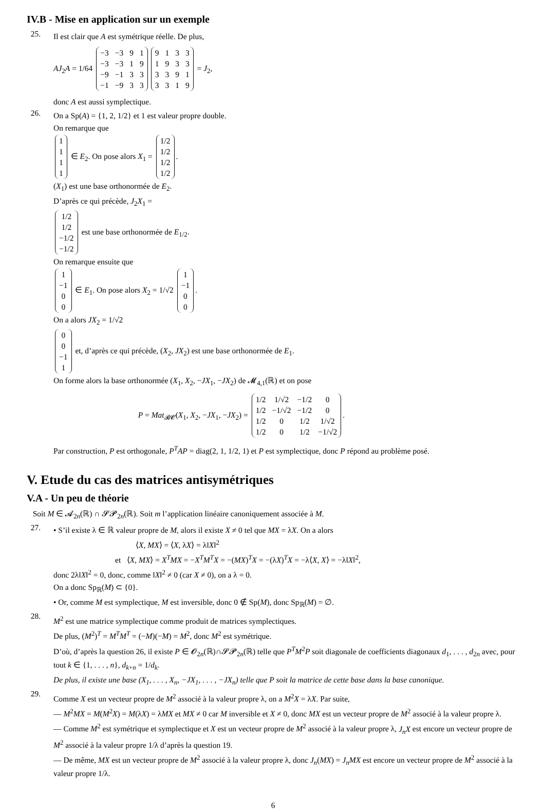IV.B - Mise en application sur un exemple
25.
Il est clair que A est symétrique réelle. De plus,
AJ<sub>2</sub>A = 1/64
| −3 | −3 | 9 | 1 |
| −3 | −3 | 1 | 9 |
| −9 | −1 | 3 | 3 |
| −1 | −9 | 3 | 3 |
| 9 | 1 | 3 | 3 |
| 1 | 9 | 3 | 3 |
| 3 | 3 | 9 | 1 |
| 3 | 3 | 1 | 9 |
= J<sub>2</sub>,
donc A est aussi symplectique.
26.
On a Sp(A) = {1, 2, 1/2} et 1 est valeur propre double.
On remarque que
| 1 |
| 1 |
| 1 |
| 1 |
∈ E<sub>2</sub>. On pose alors X<sub>1</sub> =
| 1/2 |
| 1/2 |
| 1/2 |
| 1/2 |
.
(X<sub>1</sub>) est une base orthonormée de E<sub>2</sub>.
D’après ce qui précède, J<sub>2</sub>X<sub>1</sub> =
| 1/2 |
| 1/2 |
| −1/2 |
| −1/2 |
est une base orthonormée de E<sub>1/2</sub>.
On remarque ensuite que
| 1 |
| −1 |
| 0 |
| 0 |
∈ E<sub>1</sub>. On pose alors X<sub>2</sub> = 1/√2
| 1 |
| −1 |
| 0 |
| 0 |
.
On a alors JX<sub>2</sub> = 1/√2
| 0 |
| 0 |
| −1 |
| 1 |
et, d’après ce qui précède, (X<sub>2</sub>, JX<sub>2</sub>) est une base orthonormée de E<sub>1</sub>.
On forme alors la base orthonormée (X<sub>1</sub>, X<sub>2</sub>, −JX<sub>1</sub>, −JX<sub>2</sub>) de 𝓜<sub>4,1</sub>(ℝ) et on pose
P = Mat<sub>𝓑𝓒</sub>(X<sub>1</sub>, X<sub>2</sub>, −JX<sub>1</sub>, −JX<sub>2</sub>) =
| 1/2 | 1/√2 | −1/2 | 0 |
| 1/2 | −1/√2 | −1/2 | 0 |
| 1/2 | 0 | 1/2 | 1/√2 |
| 1/2 | 0 | 1/2 | −1/√2 |
.
Par construction, P est orthogonale, P<sup>T</sup>AP = diag(2, 1, 1/2, 1) et P est symplectique, donc P répond au problème posé.
V. Etude du cas des matrices antisymétriques
V.A - Un peu de théorie
Soit M ∈ 𝓐<sub>2n</sub>(ℝ) ∩ 𝓢𝓟<sub>2n</sub>(ℝ). Soit m l’application linéaire canoniquement associée à M.
27.
• S’il existe λ ∈ ℝ valeur propre de M, alors il existe X ≠ 0 tel que MX = λX. On a alors
⟨X, MX⟩ = ⟨X, λX⟩ = λ‖X‖<sup>2</sup>
et ⟨X, MX⟩ = X<sup>T</sup>MX = −X<sup>T</sup>M<sup>T</sup>X = −(MX)<sup>T</sup>X = −(λX)<sup>T</sup>X = −λ⟨X, X⟩ = −λ‖X‖<sup>2</sup>,
donc 2λ‖X‖<sup>2</sup> = 0, donc, comme ‖X‖<sup>2</sup> ≠ 0 (car X ≠ 0), on a λ = 0.
On a donc Sp<sub>ℝ</sub>(M) ⊂ {0}.
• Or, comme M est symplectique, M est inversible, donc 0 ∉ Sp(M), donc Sp<sub>ℝ</sub>(M) = ∅.
28.
M<sup>2</sup> est une matrice symplectique comme produit de matrices symplectiques.
De plus, (M<sup>2</sup>)<sup>T</sup> = M<sup>T</sup>M<sup>T</sup> = (−M)(−M) = M<sup>2</sup>, donc M<sup>2</sup> est symétrique.
D’où, d’après la question 26, il existe P ∈ 𝓞<sub>2n</sub>(ℝ)∩𝓢𝓟<sub>2n</sub>(ℝ) telle que P<sup>T</sup>M<sup>2</sup>P soit diagonale de coefficients diagonaux d<sub>1</sub>, . . . , d<sub>2n</sub> avec, pour tout k ∈ {1, . . . , n}, d<sub>k+n</sub> = 1/d<sub>k</sub>.
De plus, il existe une base (X<sub>1</sub>, . . . , X<sub>n</sub>, −JX<sub>1</sub>, . . . , −JX<sub>n</sub>) telle que P soit la matrice de cette base dans la base canonique.
29.
Comme X est un vecteur propre de M<sup>2</sup> associé à la valeur propre λ, on a M<sup>2</sup>X = λX. Par suite,
— M<sup>2</sup>MX = M(M<sup>2</sup>X) = M(λX) = λMX et MX ≠ 0 car M inversible et X ≠ 0, donc MX est un vecteur propre de M<sup>2</sup> associé à la valeur propre λ.
— Comme M<sup>2</sup> est symétrique et symplectique et X est un vecteur propre de M<sup>2</sup> associé à la valeur propre λ, J<sub>n</sub>X est encore un vecteur propre de M<sup>2</sup> associé à la valeur propre 1/λ d’après la question 19.
— De même, MX est un vecteur propre de M<sup>2</sup> associé à la valeur propre λ, donc J<sub>n</sub>(MX) = J<sub>n</sub>MX est encore un vecteur propre de M<sup>2</sup> associé à la valeur propre 1/λ.
6